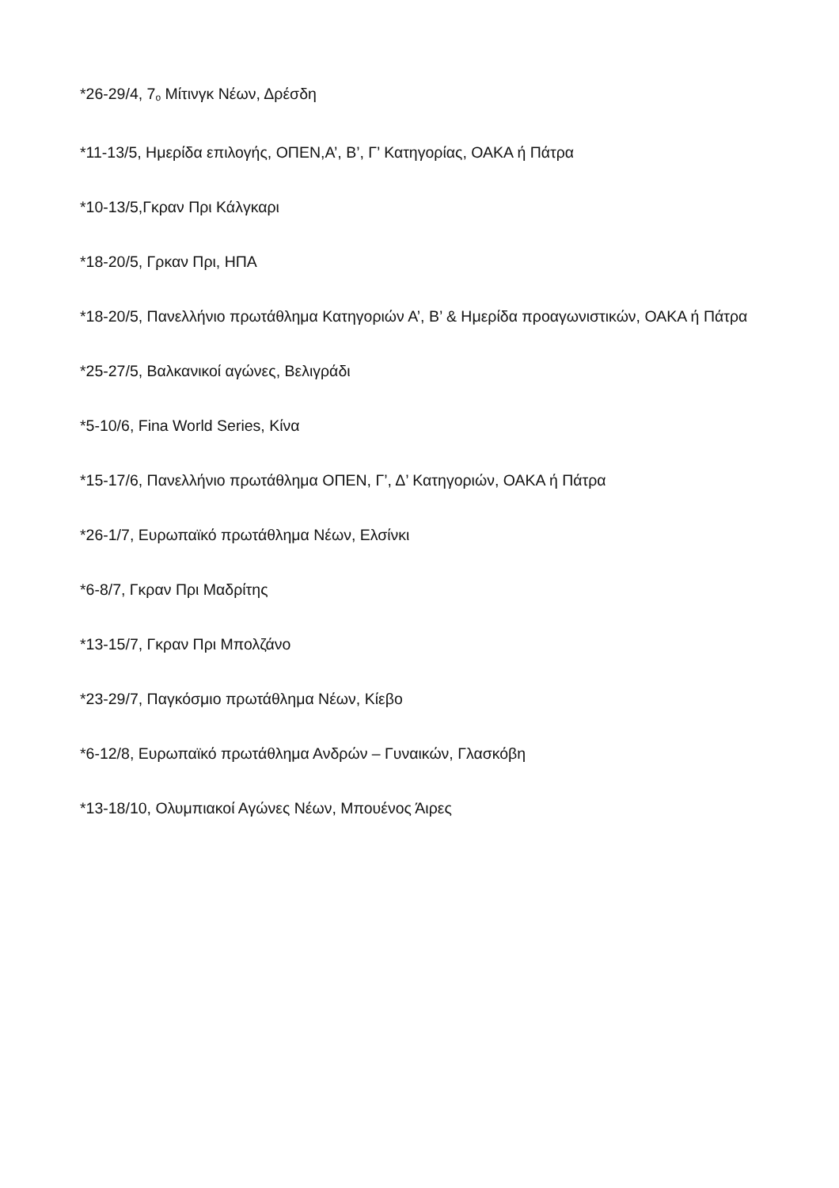*26-29/4, 7<sub>ο</sub> Μίτινγκ Νέων, Δρέσδη
*11-13/5, Ημερίδα επιλογής, ΟΠΕΝ,Α’, Β’, Γ’ Κατηγορίας, ΟΑΚΑ ή Πάτρα
*10-13/5,Γκραν Πρι Κάλγκαρι
*18-20/5, Γρκαν Πρι, ΗΠΑ
*18-20/5, Πανελλήνιο πρωτάθλημα Κατηγοριών Α’, Β’ & Ημερίδα προαγωνιστικών, ΟΑΚΑ ή Πάτρα
*25-27/5, Βαλκανικοί αγώνες, Βελιγράδι
*5-10/6, Fina World Series, Κίνα
*15-17/6, Πανελλήνιο πρωτάθλημα ΟΠΕΝ, Γ’, Δ’ Κατηγοριών, ΟΑΚΑ ή Πάτρα
*26-1/7, Ευρωπαϊκό πρωτάθλημα Νέων, Ελσίνκι
*6-8/7, Γκραν Πρι Μαδρίτης
*13-15/7, Γκραν Πρι Μπολζάνο
*23-29/7, Παγκόσμιο πρωτάθλημα Νέων, Κίεβο
*6-12/8, Ευρωπαϊκό πρωτάθλημα Ανδρών – Γυναικών, Γλασκόβη
*13-18/10, Ολυμπιακοί Αγώνες Νέων, Μπουένος Άιρες